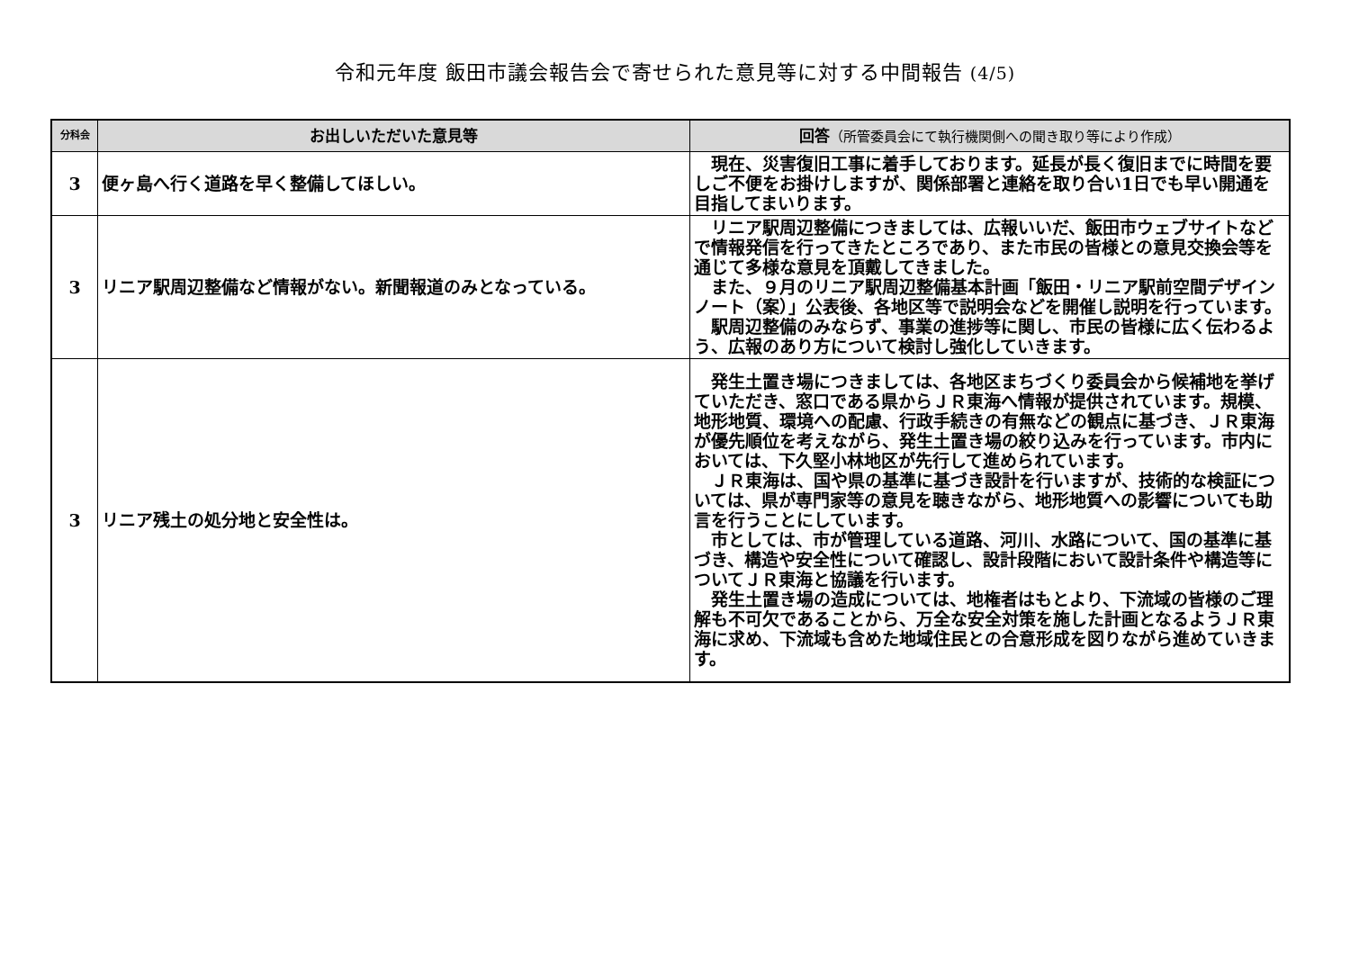令和元年度 飯田市議会報告会で寄せられた意見等に対する中間報告 (4/5)
| 分科会 | お出しいただいた意見等 | 回答 （所管委員会にて執行機関側への聞き取り等により作成） |
| --- | --- | --- |
| 3 | 便ヶ島へ行く道路を早く整備してほしい。 | 現在、災害復旧工事に着手しております。延長が長く復旧までに時間を要しご不便をお掛けしますが、関係部署と連絡を取り合い1日でも早い開通を目指してまいります。 |
| 3 | リニア駅周辺整備など情報がない。新聞報道のみとなっている。 | リニア駅周辺整備につきましては、広報いいだ、飯田市ウェブサイトなどで情報発信を行ってきたところであり、また市民の皆様との意見交換会等を通じて多様な意見を頂戴してきました。 また、９月のリニア駅周辺整備基本計画「飯田・リニア駅前空間デザインノート（案）」公表後、各地区等で説明会などを開催し説明を行っています。 駅周辺整備のみならず、事業の進捗等に関し、市民の皆様に広く伝わるよう、広報のあり方について検討し強化していきます。 |
| 3 | リニア残土の処分地と安全性は。 | 発生土置き場につきましては、各地区まちづくり委員会から候補地を挙げていただき、窓口である県からＪＲ東海へ情報が提供されています。規模、地形地質、環境への配慮、行政手続きの有無などの観点に基づき、ＪＲ東海が優先順位を考えながら、発生土置き場の絞り込みを行っています。市内においては、下久堅小林地区が先行して進められています。 ＪＲ東海は、国や県の基準に基づき設計を行いますが、技術的な検証については、県が専門家等の意見を聴きながら、地形地質への影響についても助言を行うことにしています。 市としては、市が管理している道路、河川、水路について、国の基準に基づき、構造や安全性について確認し、設計段階において設計条件や構造等についてＪＲ東海と協議を行います。 発生土置き場の造成については、地権者はもとより、下流域の皆様のご理解も不可欠であることから、万全な安全対策を施した計画となるようＪＲ東海に求め、下流域も含めた地域住民との合意形成を図りながら進めていきます。 |